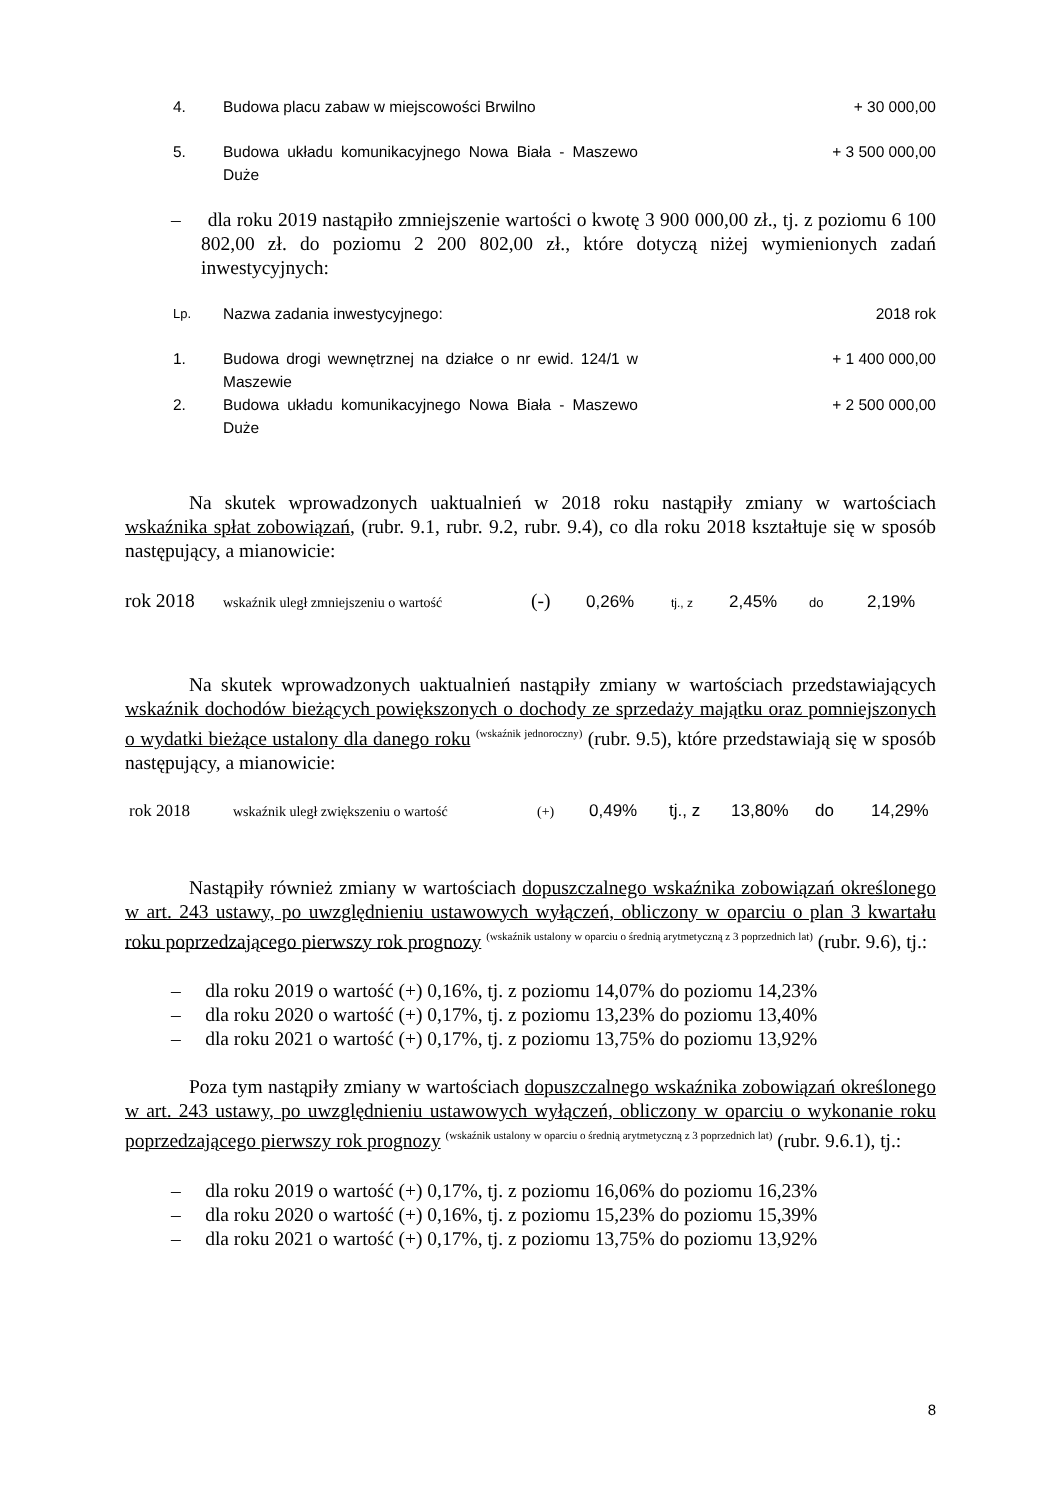| 4. | Budowa placu zabaw w miejscowości Brwilno | + 30 000,00 |
| 5. | Budowa układu komunikacyjnego Nowa Biała - Maszewo Duże | + 3 500 000,00 |
– dla roku 2019 nastąpiło zmniejszenie wartości o kwotę 3 900 000,00 zł., tj. z poziomu 6 100 802,00 zł. do poziomu 2 200 802,00 zł., które dotyczą niżej wymienionych zadań inwestycyjnych:
| Lp. | Nazwa zadania inwestycyjnego: | 2018 rok |
| 1. | Budowa drogi wewnętrznej na działce o nr ewid. 124/1 w Maszewie | + 1 400 000,00 |
| 2. | Budowa układu komunikacyjnego Nowa Biała - Maszewo Duże | + 2 500 000,00 |
Na skutek wprowadzonych uaktualnień w 2018 roku nastąpiły zmiany w wartościach wskaźnika spłat zobowiązań, (rubr. 9.1, rubr. 9.2, rubr. 9.4), co dla roku 2018 kształtuje się w sposób następujący, a mianowicie:
rok 2018 wskaźnik uległ zmniejszeniu o wartość (-) 0,26% tj., z 2,45% do 2,19%
Na skutek wprowadzonych uaktualnień nastąpiły zmiany w wartościach przedstawiających wskaźnik dochodów bieżących powiększonych o dochody ze sprzedaży majątku oraz pomniejszonych o wydatki bieżące ustalony dla danego roku <sup>(wskaźnik jednoroczny)</sup> (rubr. 9.5), które przedstawiają się w sposób następujący, a mianowicie:
rok 2018 wskaźnik uległ zwiększeniu o wartość (+) 0,49% tj., z 13,80% do 14,29%
Nastąpiły również zmiany w wartościach dopuszczalnego wskaźnika zobowiązań określonego w art. 243 ustawy, po uwzględnieniu ustawowych wyłączeń, obliczony w oparciu o plan 3 kwartału roku poprzedzającego pierwszy rok prognozy <sup>(wskaźnik ustalony w oparciu o średnią arytmetyczną z 3 poprzednich lat)</sup> (rubr. 9.6), tj.:
– dla roku 2019 o wartość (+) 0,16%, tj. z poziomu 14,07% do poziomu 14,23%
– dla roku 2020 o wartość (+) 0,17%, tj. z poziomu 13,23% do poziomu 13,40%
– dla roku 2021 o wartość (+) 0,17%, tj. z poziomu 13,75% do poziomu 13,92%
Poza tym nastąpiły zmiany w wartościach dopuszczalnego wskaźnika zobowiązań określonego w art. 243 ustawy, po uwzględnieniu ustawowych wyłączeń, obliczony w oparciu o wykonanie roku poprzedzającego pierwszy rok prognozy <sup>(wskaźnik ustalony w oparciu o średnią arytmetyczną z 3 poprzednich lat)</sup> (rubr. 9.6.1), tj.:
– dla roku 2019 o wartość (+) 0,17%, tj. z poziomu 16,06% do poziomu 16,23%
– dla roku 2020 o wartość (+) 0,16%, tj. z poziomu 15,23% do poziomu 15,39%
– dla roku 2021 o wartość (+) 0,17%, tj. z poziomu 13,75% do poziomu 13,92%
8